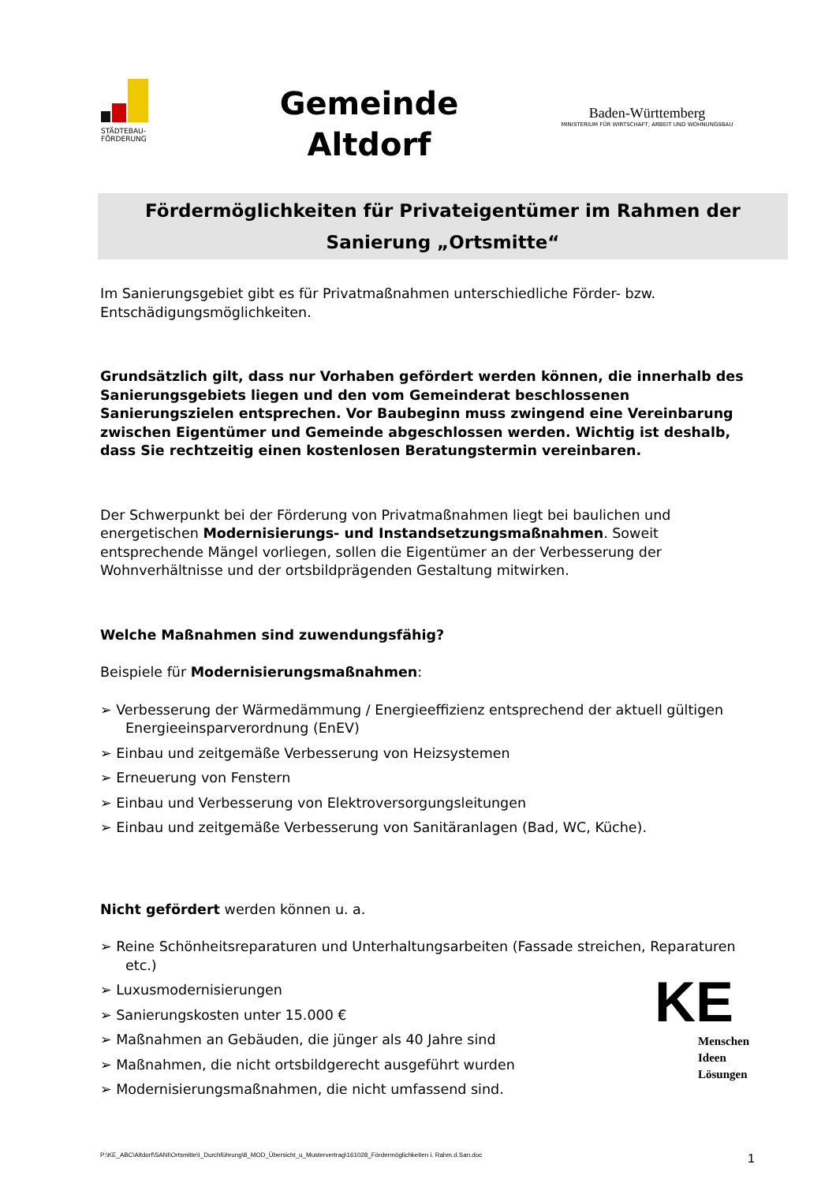STÄDTEBAU-
FÖRDERUNG
Gemeinde
Altdorf
Baden-Württemberg
MINISTERIUM FÜR WIRTSCHAFT, ARBEIT UND WOHNUNGSBAU
Fördermöglichkeiten für Privateigentümer im Rahmen der
Sanierung „Ortsmitte“
Im Sanierungsgebiet gibt es für Privatmaßnahmen unterschiedliche Förder- bzw. Entschädigungsmöglichkeiten.
Grundsätzlich gilt, dass nur Vorhaben gefördert werden können, die innerhalb des Sanierungsgebiets liegen und den vom Gemeinderat beschlossenen Sanierungszielen entsprechen. Vor Baubeginn muss zwingend eine Vereinbarung zwischen Eigentümer und Gemeinde abgeschlossen werden. Wichtig ist deshalb, dass Sie rechtzeitig einen kostenlosen Beratungstermin vereinbaren.
Der Schwerpunkt bei der Förderung von Privatmaßnahmen liegt bei baulichen und energetischen Modernisierungs- und Instandsetzungsmaßnahmen. Soweit entsprechende Mängel vorliegen, sollen die Eigentümer an der Verbesserung der Wohnverhältnisse und der ortsbildprägenden Gestaltung mitwirken.
Welche Maßnahmen sind zuwendungsfähig?
Beispiele für Modernisierungsmaßnahmen:
➢ Verbesserung der Wärmedämmung / Energieeffizienz entsprechend der aktuell gültigen Energieeinsparverordnung (EnEV)
➢ Einbau und zeitgemäße Verbesserung von Heizsystemen
➢ Erneuerung von Fenstern
➢ Einbau und Verbesserung von Elektroversorgungsleitungen
➢ Einbau und zeitgemäße Verbesserung von Sanitäranlagen (Bad, WC, Küche).
Nicht gefördert werden können u. a.
➢ Reine Schönheitsreparaturen und Unterhaltungsarbeiten (Fassade streichen, Reparaturen etc.)
➢ Luxusmodernisierungen
➢ Sanierungskosten unter 15.000 €
➢ Maßnahmen an Gebäuden, die jünger als 40 Jahre sind
➢ Maßnahmen, die nicht ortsbildgerecht ausgeführt wurden
➢ Modernisierungsmaßnahmen, die nicht umfassend sind.
KE
Menschen
Ideen
Lösungen
P:\KE_ABC\Altdorf\SANI\Ortsmitte\I_Durchführung\8_MOD_Übersicht_u_Mustervertrag\161028_Fördermöglichkeiten i. Rahm.d.San.doc 1